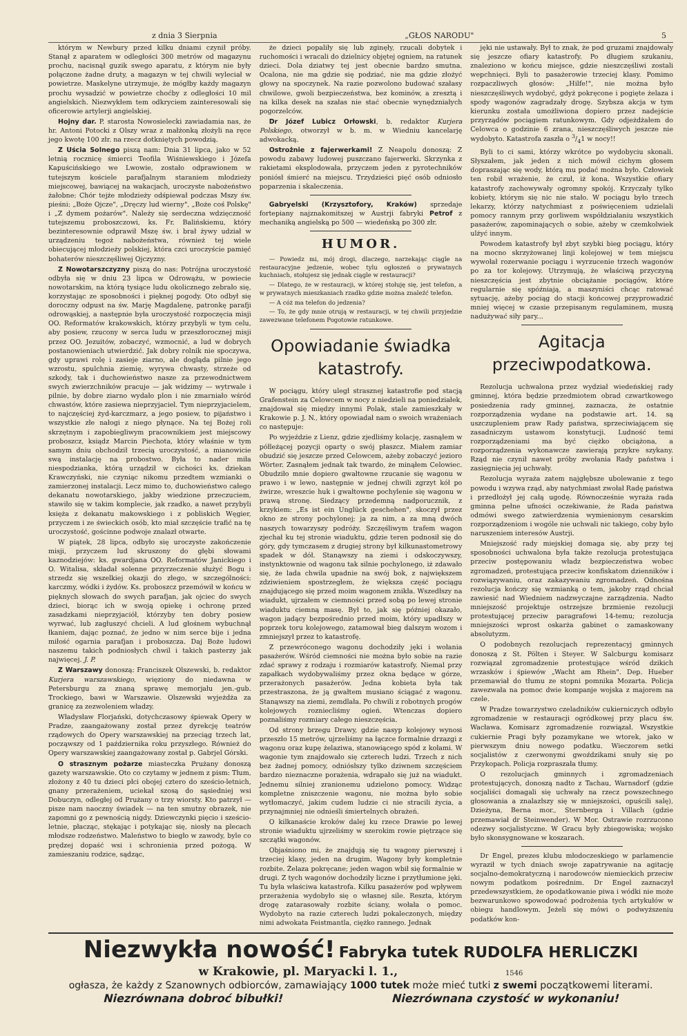z dnia 3 Sierpnia „GŁOS NARODU" 5
którym w Newbury przed kilku dniami czynił próby. Stanął z aparatem w odległości 300 metrów od magazynu prochu, nacisnął guzik swego aparatu, z którym nie były połączone żadne druty, a magazyn w tej chwili wyleciał w powietrze. Maskelyne utrzymuje, że mógłby każdy magazyn prochu wysadzić w powietrze choćby z odległości 10 mil angielskich. Niezwykłem tem odkryciem zainteresowali się oficerowie artylerji angielskiej.
Hojny dar. P. starosta Nowosielecki zawiadamia nas, że hr. Antoni Potocki z Olszy wraz z małżonką złożyli na ręce jego kwotę 100 złr. na rzecz dotkniętych powodzią.
Z Uścia Solnego piszą nam: Dnia 31 lipca, jako w 52 letnią rocznicę śmierci Teofila Wiśniewskiego i Józefa Kapuścińskiego we Lwowie, zostało odprawionem w tutejszym kościele parafjalnym staraniem młodzieży miejscowej, bawiącej na wakacjach, uroczyste nabożeństwo żałobne: Chór tejże młodzieży odśpiewał podczas Mszy św. pieśni: „Boże Ojcze", „Dręczy lud wierny", „Boże coś Polskę" i „Z dymem pożarów". Należy się serdeczna wdzięczność tutejszemu proboszczowi, ks. Fr. Balińskiemu, który bezinteresownie odprawił Mszę św. i brał żywy udział w urządzeniu tegoż nabożeństwa, również tej wiele obiecującej młodzieży polskiej, która czci uroczyście pamięć bohaterów nieszczęśliwej Ojczyzny.
Z Nowotarszczyzny piszą do nas: Potrójna uroczystość odbyła się w dniu 23 lipca w Odrowążu, w powiecie nowotarskim, na którą tysiące ludu okolicznego zebrało się, korzystając ze sposobności i pięknej pogody. Oto odbył się doroczny odpust na św. Marję Magdalenę, patronkę parafji odrowąskiej, a następnie była uroczystość rozpoczęcia misji OO. Reformatów krakowskich, którzy przybyli w tym celu, aby posiew, rzucony w serca ludu w przeszłorocznej misji przez OO. Jezuitów, zobaczyć, wzmocnić, a lud w dobrych postanowieniach utwierdzić. Jak dobry rolnik nie spoczywa, gdy uprawi rolę i zasieje ziarno, ale dogląda pilnie jego wzrostu, spulchnia ziemię, wyrywa chwasty, strzeże od szkody, tak i duchowieństwo nasze za przewodnictwem swych zwierzchników pracuje — jak widzimy — wytrwale i pilnie, by dobre ziarno wydało plon i nie zmarniało wśród chwastów, które zasiewa nieprzyjaciel. Tym nieprzyjacielem, to najczęściej żyd-karczmarz, a jego posiew, to pijaństwo i wszystkie złe nałogi z niego płynące. Na tej Bożej roli skrzętnym i zapobiegliwym pracownikiem jest miejscowy proboszcz, ksiądz Marcin Piechota, który właśnie w tym samym dniu obchodził trzecią uroczystość, a mianowicie swą instalację na probostwo. Była to nader miła niespodzianka, którą urządził w cichości ks. dziekan Krawczyński, nie czyniąc nikomu przedtem wzmianki o zamierzonej instalacji. Lecz mimo to, duchowieństwo całego dekanatu nowotarskiego, jakby wiedzione przeczuciem, stawiło się w takim komplecie, jak rzadko, a nawet przybyli księża z dekanatu makowskiego i z pobliskich Węgier, przyczem i ze świeckich osób, kto miał szczęście trafić na tę uroczystość, gościnne podwoje znalazł otwarte.
W piątek, 28 lipca, odbyło się uroczyste zakończenie misji, przyczem lud skruszony do głębi słowami kaznodziejów: ks. gwardjana OO. Reformatów Janickiego i O. Witalisa, składał solenne przyrzeczenie służyć Bogu i strzedz się wszelkiej okazji do złego, w szczególności: karczmy, wódki i żydów. Ks. proboszcz przemówił w końcu w pięknych słowach do swych parafjan, jak ojciec do swych dzieci, biorąc ich w swoją opiekę i ochronę przed zasadzkami nieprzyjaciół, którzyby ten dobry posiew wyrwać, lub zagłuszyć chcieli. A lud głośnem wybuchnął łkaniem, dając poznać, że jedno w nim serce bije i jedna miłość ogarnia parafjan i proboszcza. Daj Boże ludowi naszemu takich podniosłych chwil i takich pasterzy jak najwięcej. J. P.
Z Warszawy donoszą: Franciszek Olszewski, b. redaktor Kurjera warszawskiego, więziony do niedawna w Petersburgu za znaną sprawę memorjału jen.-gub. Trockiego, bawi w Warszawie. Olszewski wyjeżdża za granicę za zezwoleniem władzy.
Władysław Florjański, dotychczasowy śpiewak Opery w Pradze, zaangażowany został przez dyrekcję teatrów rządowych do Opery warszawskiej na przeciąg trzech lat, począwszy od 1 października roku przyszłego. Również do Opery warszawskiej zaangażowany został p. Gabrjel Górski.
O strasznym pożarze miasteczka Prużany donoszą gazety warszawskie. Oto co czytamy w jednem z pism: Tłum, złożony z 40 tu dzieci płci obojej cztero do sześcio-letnich, gnany przerażeniem, uciekał szosą do sąsiedniej wsi Dobuczyn, odległej od Prużany o trzy wiorsty. Kto patrzył — pisze nam naoczny świadek — na ten smutny obrazek, nie zapomni go z pewnością nigdy. Dziewczynki pięcio i sześcio-letnie, płacząc, stękając i potykając się, niosły na plecach młodsze rodzeństwo. Maleństwo to biegło w zawody, byle co prędzej dopaść wsi i schronienia przed pożogą. W zamieszaniu rodzice, sądząc,
że dzieci popaliły się lub zginęły, rzucali dobytek i ruchomości i wracali do dzielnicy objętej ogniem, na ratunek dzieci. Dola dziatwy tej jest obecnie bardzo smutna. Ocalona, nie ma gdzie się podziać, nie ma gdzie złożyć głowy na spoczynek. Na razie pozwolono budować szałasy chwilowe, gwoli bezpieczeństwa, bez kominów, a zresztą i na kilka desek na szałas nie stać obecnie wynędzniałych pogorzelców.
Dr Józef Lubicz Orłowski, b. redaktor Kurjera Polskiego, otworzył w b. m. w Wiedniu kancelarję adwokacką.
Ostrożnie z fajerwerkami! Z Neapolu donoszą: Z powodu zabawy ludowej puszczano fajerwerki. Skrzynka z rakietami eksplodowała, przyczem jeden z pyrotechników poniósł śmierć na miejscu. Trzydzieści pięć osób odniosło poparzenia i skaleczenia.
Gabryelski (Krzysztofory, Kraków) sprzedaje fortepiany najznakomitszej w Austrji fabryki Petrof z mechaniką angielską po 500 — wiedeńską po 300 złr.
HUMOR.
— Powiedz mi, mój drogi, dlaczego, narzekając ciągle na restauracyjne jedzenie, wobec tylu ogłoszeń o prywatnych kuchniach, stołujesz się jednak ciągle w restauracji?
— Dlatego, że w restauracji, w której stołuję się, jest telefon, a w prywatnych mieszkaniach rzadko gdzie można znaleźć telefon.
— A cóż ma telefon do jedzenia?
— To, że gdy mnie otrują w restauracji, w tej chwili przyjedzie zawezwane telefonem Pogotowie ratunkowe.
Opowiadanie świadka katastrofy.
W pociągu, który uległ strasznej katastrofie pod stacją Grafenstein za Celowcem w nocy z niedzieli na poniedziałek, znajdował się między innymi Polak, stale zamieszkały w Krakowie p. J. N., który opowiadał nam o swoich wrażeniach co następuje:
Po wyjeździe z Lienz, gdzie zjedliśmy kolację, zasnąłem w półleżącej pozycji oparty o swój płaszcz. Miałem zamiar obudzić się jeszcze przed Celowcem, ażeby zobaczyć jezioro Wörter. Zasnąłem jednak tak twardo, że minąłem Celowiec. Obudziło mnie dopiero gwałtowne rzucanie się wagonu w prawo i w lewo, następnie w jednej chwili zgrzyt kół po żwirze, wreszcie huk i gwałtowne pochylenie się wagonu w prawą stronę. Siedzący przedemną nadporucznik, z krzykiem: „Es ist ein Unglück geschehen", skoczył przez okno ze strony pochylonej; ja za nim, a za mną dwóch naszych towarzyszy podróży. Szczęśliwym trafem wagon zjechał ku tej stronie wiaduktu, gdzie teren podnosił się do góry, gdy tymczasem z drugiej strony był kilkunastometrowy spadek w dół. Stanąwszy na ziemi i odskoczywszy, instynktownie od wagonu tak silnie pochylonego, iż zdawało się, że lada chwila upadnie na swój bok, z największem zdziwieniem spostrzegłem, że większa część pociągu znajdującego się przed moim wagonem znikła. Wszedłszy na wiadukt, ujrzałem w ciemności przed sobą po lewej stronie wiaduktu ciemną masę. Był to, jak się później okazało, wagon jadący bezpośrednio przed moim, który upadłszy w poprzek toru kolejowego, zatamował bieg dalszym wozom i zmniejszył przez to katastrofę.
Z przewróconego wagonu dochodziły jęki i wołania pasażerów. Wśród ciemności nie można było sobie na razie zdać sprawy z rodzaju i rozmiarów katastrofy. Niemal przy zapałkach wydobywaliśmy przez okna będące w górze, przerażonych pasażerów. Jedna kobieta była tak przestraszona, że ją gwałtem musiano ściągać z wagonu. Stanąwszy na ziemi, zemdlała. Po chwili z robotnych progów kolejowych rozniecliśmy ogień. Wtenczas dopiero poznaliśmy rozmiary całego nieszczęścia.
Od strony brzegu Drawy, gdzie nasyp kolejowy wynosi przeszło 15 metrów, ujrzeliśmy na łączce formalnie drzazgi z wagonu oraz kupę żelaziwa, stanowiącego spód z kołami. W wagonie tym znajdowało się czterech ludzi. Trzech z nich bez żadnej pomocy, odniósłszy tylko dziwnem szczęściem bardzo nieznaczne porażenia, wdrapało się już na wiadukt. Jednemu silniej zranionemu udzielono pomocy. Widząc kompletne zniszczenie wagonu, nie można było sobie wytłomaczyć, jakim cudem ludzie ci nie stracili życia, a przynajmniej nie odnieśli śmiertelnych obrażeń.
O kilkanaście kroków dalej ku rzece Drawie po lewej stronie wiaduktu ujrzeliśmy w szerokim rowie piętrzące się szczątki wagonów.
Objaśniono mi, że znajdują się tu wagony pierwszej i trzeciej klasy, jeden na drugim. Wagony były kompletnie rozbite. Żelaza pokręcane; jeden wagon wbił się formalnie w drugi. Z tych wagonów dochodziły liczne i przytłumione jęki. Tu była właściwa katastrofa. Kilku pasażerów pod wpływem przerażenia wydobyło się o własnej sile. Reszta, którym drogę zatarasowały rozbite ściany, wołała o pomoc. Wydobyto na razie czterech ludzi pokaleczonych, między nimi adwokata Feistmantla, ciężko rannego. Jednak
jęki nie ustawały. Był to znak, że pod gruzami znajdowały się jeszcze ofiary katastrofy. Po długiem szukaniu, znaleziono w końcu miejsce, gdzie nieszczęśliwi zostali wepchnięci. Byli to pasażerowie trzeciej klasy. Pomimo rozpaczliwych głosów: „Hilfe!", nie można było nieszczęśliwych wydobyć, gdyż pokręcone i pogięte żelaza i spody wagonów zagradzały drogę. Szybsza akcja w tym kierunku została umożliwiona dopiero przez nadejście przyrządów pociągiem ratunkowym. Gdy odjeżdżałem do Celowca o godzinie 6 zrana, nieszczęśliwych jeszcze nie wydobyto. Katastrofa zaszła o 3/41 w nocy!!
Byli to ci sami, którzy wkrótce po wydobyciu skonali. Słyszałem, jak jeden z nich mówił cichym głosem dopraszając się wody, którą mu podać można było. Człowiek ten robił wrażenie, że czuł, iż kona. Wszystkie ofiary katastrofy zachowywały ogromny spokój. Krzyczały tylko kobiety, którym się nic nie stało. W pociągu było trzech lekarzy, którzy natychmiast z poświęceniem udzielali pomocy rannym przy gorliwem współdziałaniu wszystkich pasażerów, zapominających o sobie, ażeby w czemkolwiek ulżyć innym.
Powodem katastrofy był zbyt szybki bieg pociągu, który na mocno skrzyżowanej linji kolejowej w tem miejscu wywołał rozerwanie pociągu i wyrzucenie trzech wagonów po za tor kolejowy. Utrzymują, że właściwą przyczyną nieszczęścia jest zbytnie obciążanie pociągów, które regularnie się spóźniają, a maszyniści chcąc ratować sytuację, ażeby pociąg do stacji końcowej przyprowadzić mniej więcej w czasie przepisanym regulaminem, muszą nadużywać siły pary...
Agitacja przeciwpodatkowa.
Rezolucja uchwalona przez wydział wiedeńskiej rady gminnej, która będzie przedmiotem obrad czwartkowego posiedzenia rady gminnej, zaznacza, że ostatnie rozporządzenia wydane na podstawie art. 14. są uszczupleniem praw Rady państwa, sprzeciwiającem się zasadniczym ustawom konstytucji. Ludność temi rozporządzeniami ma być ciężko obciążona, a rozporządzenia wykonawcze zawierają przykre szykany. Rząd nie czynił nawet próby zwołania Rady państwa i zasięgnięcia jej uchwały.
Rezolucja wyraża zatem najgłębsze ubolewanie z tego powodu i wzywa rząd, aby natychmiast zwołał Radę państwa i przedłożył jej całą ugodę. Równocześnie wyraża rada gminna pełne ufności oczekiwanie, że Rada państwa odmówi swego zatwierdzenia wymienionym cesarskim rozporządzeniom i wogóle nie uchwali nic takiego, coby było naruszeniem interesów Austrji.
Mniejszość rady miejskiej domaga się, aby przy tej sposobności uchwalona była także rezolucja protestująca przeciw postępowaniu władz bezpieczeństwa wobec zgromadzeń, protestująca przeciw konfiskatom dzienników i rozwiązywaniu, oraz zakazywaniu zgromadzeń. Odnośna rezolucja kończy się wzmianką o tem, jakoby rząd chciał zawiesić nad Wiedniem nadzwyczajne zarządzenia. Nadto mniejszość projektuje ostrzejsze brzmienie rezolucji protestującej przeciw paragrafowi 14-temu; rezolucja mniejszości wprost oskarża gabinet o zamaskowany absolutyzm.
O podobnych rezolucjach reprezentacyj gminnych donoszą z St. Pölten i Steyer. W Salcburgu komisarz rozwiązał zgromadzenie protestujące wśród dzikich wrzasków i śpiewów „Wacht am Rhein". Dep. Hueber przemawiał do tłumu ze stopni pomnika Mozarta. Policja zawezwała na pomoc dwie kompanje wojska z majorem na czele.
W Pradze towarzystwo czeladników cukierniczych odbyło zgromadzenie w restauracji ogródkowej przy placu św. Wacława. Komisarz zgromadzenie rozwiązał. Wszystkie cukiernie Pragi były pozamykane we wtorek, jako w pierwszym dniu nowego podatku. Wieczorem setki socjalistów z czerwonymi gwoździkami snuły się po Przykopach. Policja rozpraszała tłumy.
O rezolucjach gminnych i zgromadzeniach protestujących, donoszą nadto z Tachau, Warnsdorf (gdzie socjaliści domagali się uchwały na rzecz powszechnego głosowania a znalazłszy się w mniejszości, opuścili salę), Dzieżyna, Berna mor., Sternberga i Villach (gdzie przemawiał dr Steinwender). W Mor. Ostrawie rozrzucono odezwy socjalistyczne. W Gracu były zbiegowiska; wojsko było skonsygnowane w koszarach.
Dr Engel, prezes klubu młodoczeskiego w parlamencie wyraził w tych dniach swoje zapatrywanie na agitację socjalno-demokratyczną i narodowców niemieckich przeciw nowym podatkom pośrednim. Dr Engel zaznaczył przedewszystkiem, że opodatkowanie piwa i wódki nie może bezwarunkowo spowodować podrożenia tych artykułów w obiegu handlowym. Jeżeli się mówi o podwyższeniu podatków kon-
Niezwykła nowość! Fabryka tutek RUDOLFA HERLICZKI
w Krakowie, pl. Maryacki l. 1., 1546
ogłasza, że każdy z Szanownych odbiorców, zamawiający 1000 tutek może mieć tutki z swemi początkowemi literami.
Niezrównana dobroć bibułki! Niezrównana czystość w wykonaniu!